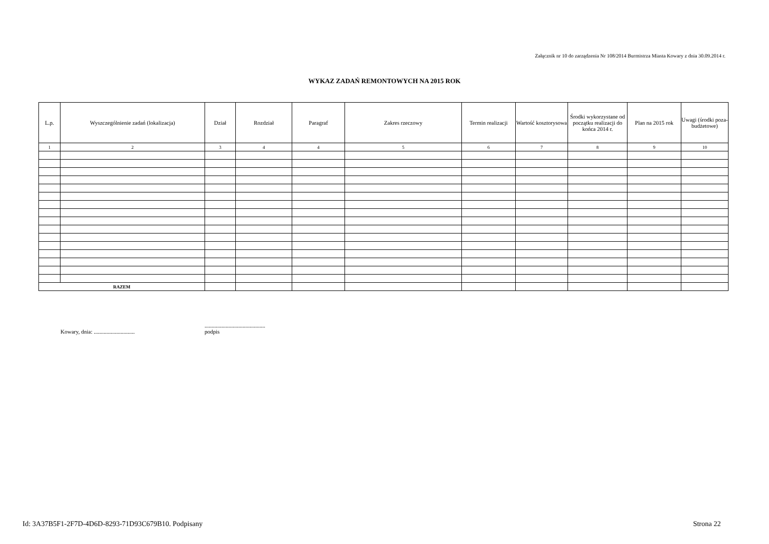Załącznik nr 10 do zarządzenia Nr 108/2014 Burmistrza Miasta Kowary z dnia 30.09.2014 r.
WYKAZ ZADAŃ REMONTOWYCH NA 2015 ROK
| L.p. | Wyszczególnienie zadań (lokalizacja) | Dział | Rozdział | Paragraf | Zakres rzeczowy | Termin realizacji | Wartość kosztorysowa | Środki wykorzystane od początku realizacji do końca 2014 r. | Plan na 2015 rok | Uwagi (środki poza- budżetowe) |
| --- | --- | --- | --- | --- | --- | --- | --- | --- | --- | --- |
| 1 | 2 | 3 | 4 | 4 | 5 | 6 | 7 | 8 | 9 | 10 |
| RAZEM | | | | | | | | | | |
Kowary, dnia: .............................
...........................................
podpis
Id: 3A37B5F1-2F7D-4D6D-8293-71D93C679B10. Podpisany Strona 22